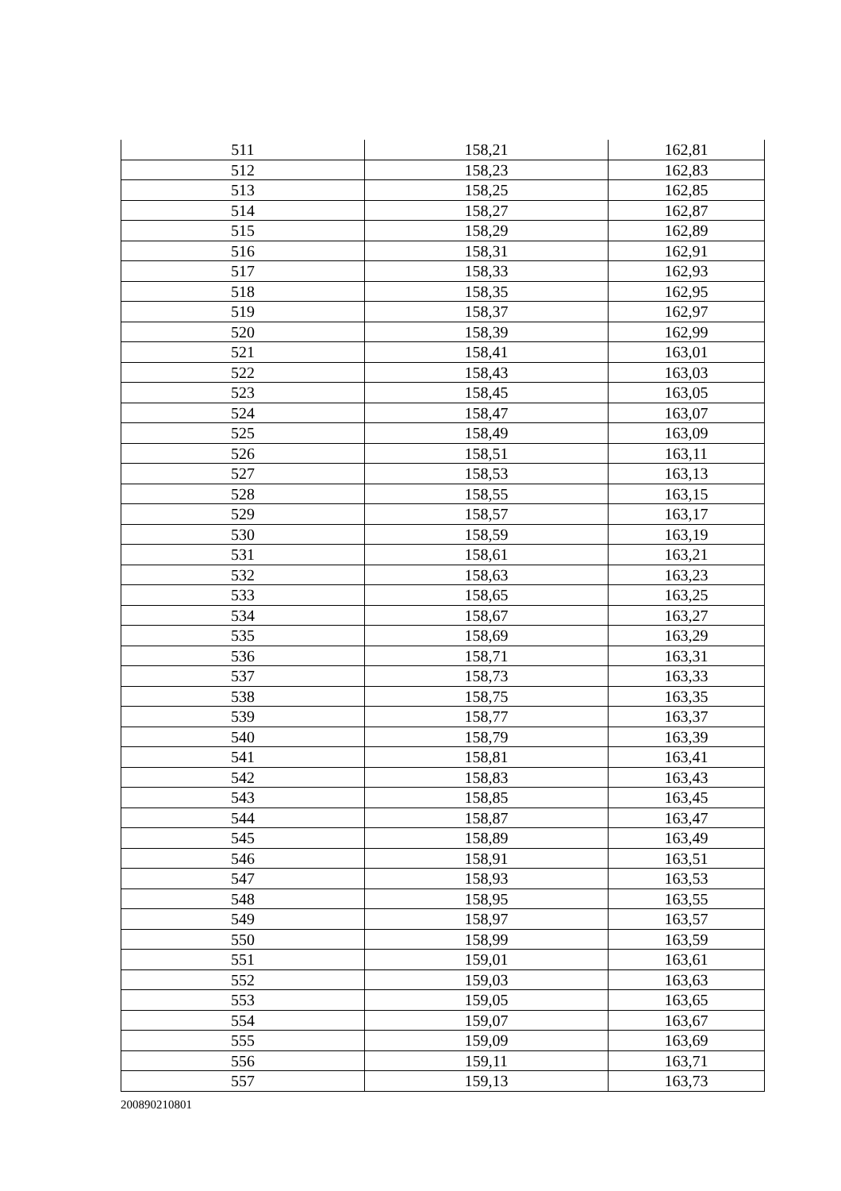| 511 | 158,21 | 162,81 |
| 512 | 158,23 | 162,83 |
| 513 | 158,25 | 162,85 |
| 514 | 158,27 | 162,87 |
| 515 | 158,29 | 162,89 |
| 516 | 158,31 | 162,91 |
| 517 | 158,33 | 162,93 |
| 518 | 158,35 | 162,95 |
| 519 | 158,37 | 162,97 |
| 520 | 158,39 | 162,99 |
| 521 | 158,41 | 163,01 |
| 522 | 158,43 | 163,03 |
| 523 | 158,45 | 163,05 |
| 524 | 158,47 | 163,07 |
| 525 | 158,49 | 163,09 |
| 526 | 158,51 | 163,11 |
| 527 | 158,53 | 163,13 |
| 528 | 158,55 | 163,15 |
| 529 | 158,57 | 163,17 |
| 530 | 158,59 | 163,19 |
| 531 | 158,61 | 163,21 |
| 532 | 158,63 | 163,23 |
| 533 | 158,65 | 163,25 |
| 534 | 158,67 | 163,27 |
| 535 | 158,69 | 163,29 |
| 536 | 158,71 | 163,31 |
| 537 | 158,73 | 163,33 |
| 538 | 158,75 | 163,35 |
| 539 | 158,77 | 163,37 |
| 540 | 158,79 | 163,39 |
| 541 | 158,81 | 163,41 |
| 542 | 158,83 | 163,43 |
| 543 | 158,85 | 163,45 |
| 544 | 158,87 | 163,47 |
| 545 | 158,89 | 163,49 |
| 546 | 158,91 | 163,51 |
| 547 | 158,93 | 163,53 |
| 548 | 158,95 | 163,55 |
| 549 | 158,97 | 163,57 |
| 550 | 158,99 | 163,59 |
| 551 | 159,01 | 163,61 |
| 552 | 159,03 | 163,63 |
| 553 | 159,05 | 163,65 |
| 554 | 159,07 | 163,67 |
| 555 | 159,09 | 163,69 |
| 556 | 159,11 | 163,71 |
| 557 | 159,13 | 163,73 |
200890210801